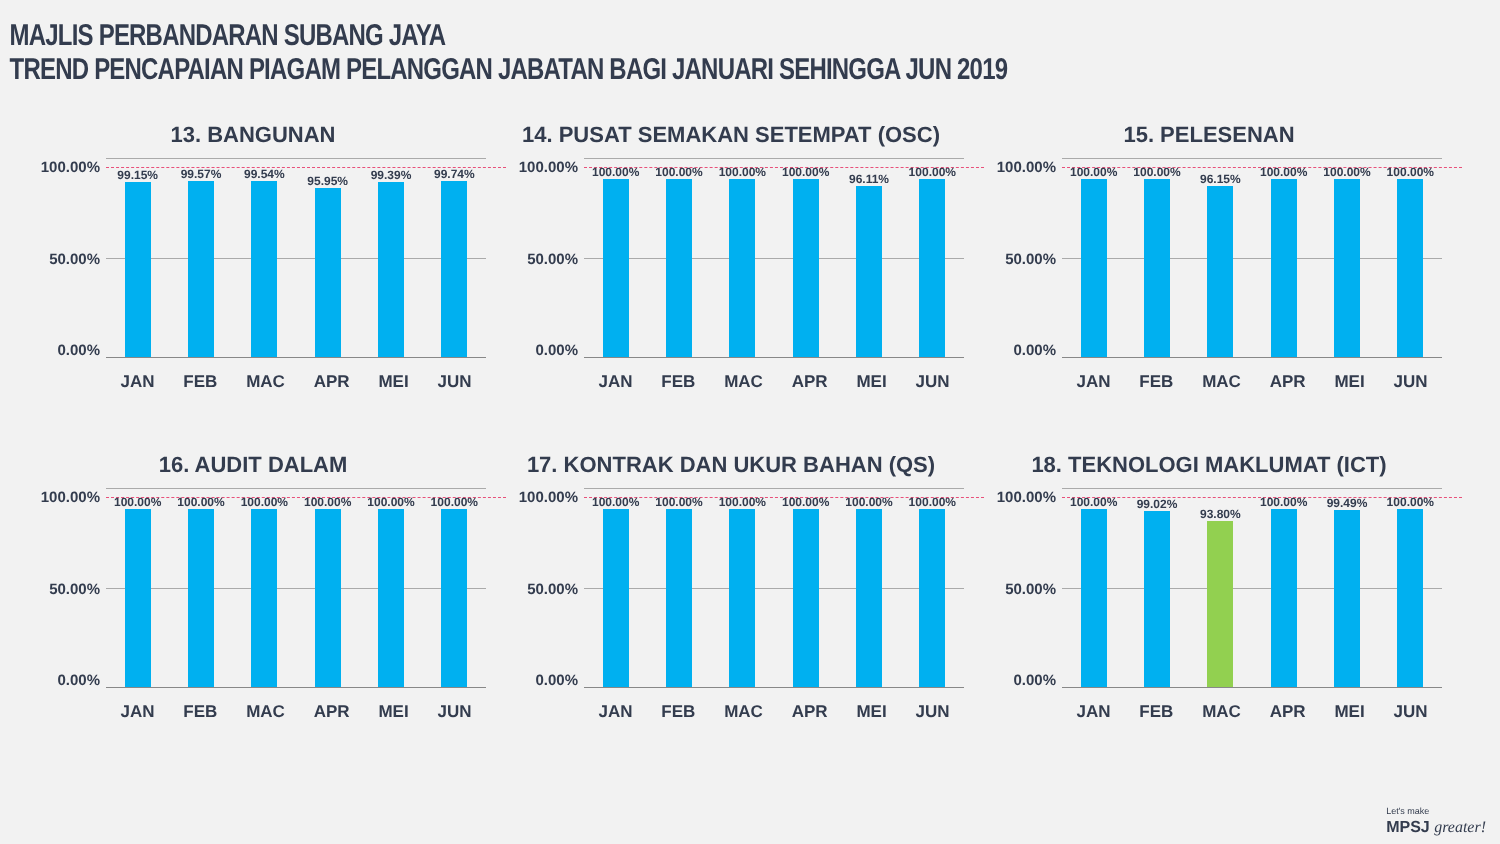MAJLIS PERBANDARAN SUBANG JAYA
TREND PENCAPAIAN PIAGAM PELANGGAN JABATAN BAGI JANUARI SEHINGGA JUN 2019
13. BANGUNAN
100.00%
50.00%
0.00%
99.15%
99.57%
99.54%
95.95%
99.39%
99.74%
JAN FEB MAC APR MEI JUN
14. PUSAT SEMAKAN SETEMPAT (OSC)
100.00%
50.00%
0.00%
100.00%
100.00%
100.00%
100.00%
96.11%
100.00%
JAN FEB MAC APR MEI JUN
15. PELESENAN
100.00%
50.00%
0.00%
100.00%
100.00%
96.15%
100.00%
100.00%
100.00%
JAN FEB MAC APR MEI JUN
16. AUDIT DALAM
100.00%
50.00%
0.00%
100.00%
100.00%
100.00%
100.00%
100.00%
100.00%
JAN FEB MAC APR MEI JUN
17. KONTRAK DAN UKUR BAHAN (QS)
100.00%
50.00%
0.00%
100.00%
100.00%
100.00%
100.00%
100.00%
100.00%
JAN FEB MAC APR MEI JUN
18. TEKNOLOGI MAKLUMAT (ICT)
100.00%
50.00%
0.00%
100.00%
99.02%
93.80%
100.00%
99.49%
100.00%
JAN FEB MAC APR MEI JUN
Let's make
MPSJ greater!